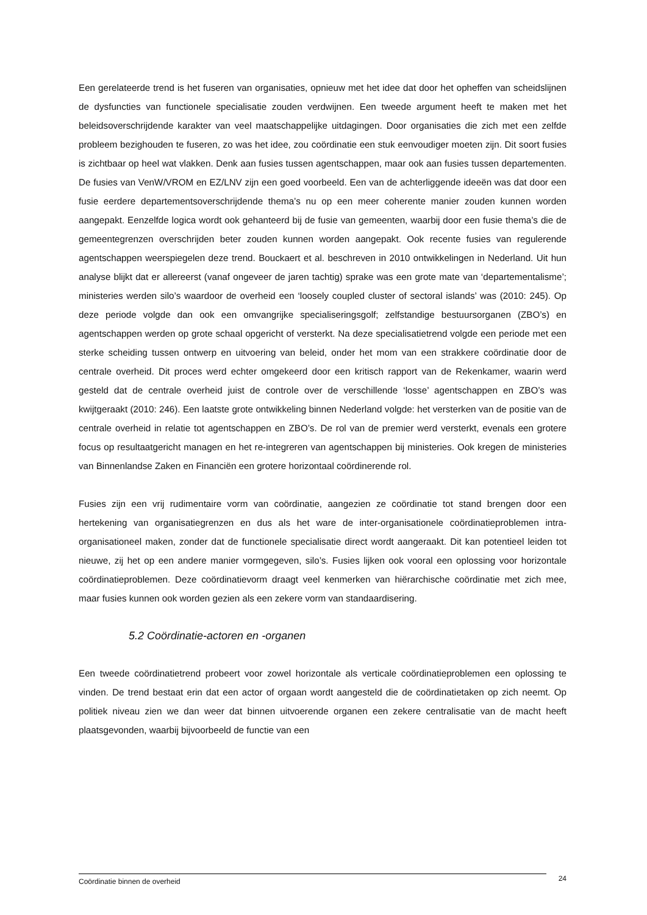Een gerelateerde trend is het fuseren van organisaties, opnieuw met het idee dat door het opheffen van scheidslijnen de dysfuncties van functionele specialisatie zouden verdwijnen. Een tweede argument heeft te maken met het beleidsoverschrijdende karakter van veel maatschappelijke uitdagingen. Door organisaties die zich met een zelfde probleem bezighouden te fuseren, zo was het idee, zou coördinatie een stuk eenvoudiger moeten zijn. Dit soort fusies is zichtbaar op heel wat vlakken. Denk aan fusies tussen agentschappen, maar ook aan fusies tussen departementen. De fusies van VenW/VROM en EZ/LNV zijn een goed voorbeeld. Een van de achterliggende ideeën was dat door een fusie eerdere departementsoverschrijdende thema’s nu op een meer coherente manier zouden kunnen worden aangepakt. Eenzelfde logica wordt ook gehanteerd bij de fusie van gemeenten, waarbij door een fusie thema’s die de gemeentegrenzen overschrijden beter zouden kunnen worden aangepakt. Ook recente fusies van regulerende agentschappen weerspiegelen deze trend. Bouckaert et al. beschreven in 2010 ontwikkelingen in Nederland. Uit hun analyse blijkt dat er allereerst (vanaf ongeveer de jaren tachtig) sprake was een grote mate van ‘departementalisme’; ministeries werden silo’s waardoor de overheid een ‘loosely coupled cluster of sectoral islands’ was (2010: 245). Op deze periode volgde dan ook een omvangrijke specialiseringsgolf; zelfstandige bestuursorganen (ZBO’s) en agentschappen werden op grote schaal opgericht of versterkt. Na deze specialisatietrend volgde een periode met een sterke scheiding tussen ontwerp en uitvoering van beleid, onder het mom van een strakkere coördinatie door de centrale overheid. Dit proces werd echter omgekeerd door een kritisch rapport van de Rekenkamer, waarin werd gesteld dat de centrale overheid juist de controle over de verschillende ‘losse’ agentschappen en ZBO’s was kwijtgeraakt (2010: 246). Een laatste grote ontwikkeling binnen Nederland volgde: het versterken van de positie van de centrale overheid in relatie tot agentschappen en ZBO’s. De rol van de premier werd versterkt, evenals een grotere focus op resultaatgericht managen en het re-integreren van agentschappen bij ministeries. Ook kregen de ministeries van Binnenlandse Zaken en Financiën een grotere horizontaal coördinerende rol.
Fusies zijn een vrij rudimentaire vorm van coördinatie, aangezien ze coördinatie tot stand brengen door een hertekening van organisatiegrenzen en dus als het ware de inter-organisationele coördinatieproblemen intra-organisationeel maken, zonder dat de functionele specialisatie direct wordt aangeraakt. Dit kan potentieel leiden tot nieuwe, zij het op een andere manier vormgegeven, silo’s. Fusies lijken ook vooral een oplossing voor horizontale coördinatieproblemen. Deze coördinatievorm draagt veel kenmerken van hiërarchische coördinatie met zich mee, maar fusies kunnen ook worden gezien als een zekere vorm van standaardisering.
5.2 Coördinatie-actoren en -organen
Een tweede coördinatietrend probeert voor zowel horizontale als verticale coördinatieproblemen een oplossing te vinden. De trend bestaat erin dat een actor of orgaan wordt aangesteld die de coördinatietaken op zich neemt. Op politiek niveau zien we dan weer dat binnen uitvoerende organen een zekere centralisatie van de macht heeft plaatsgevonden, waarbij bijvoorbeeld de functie van een
Coördinatie binnen de overheid 24